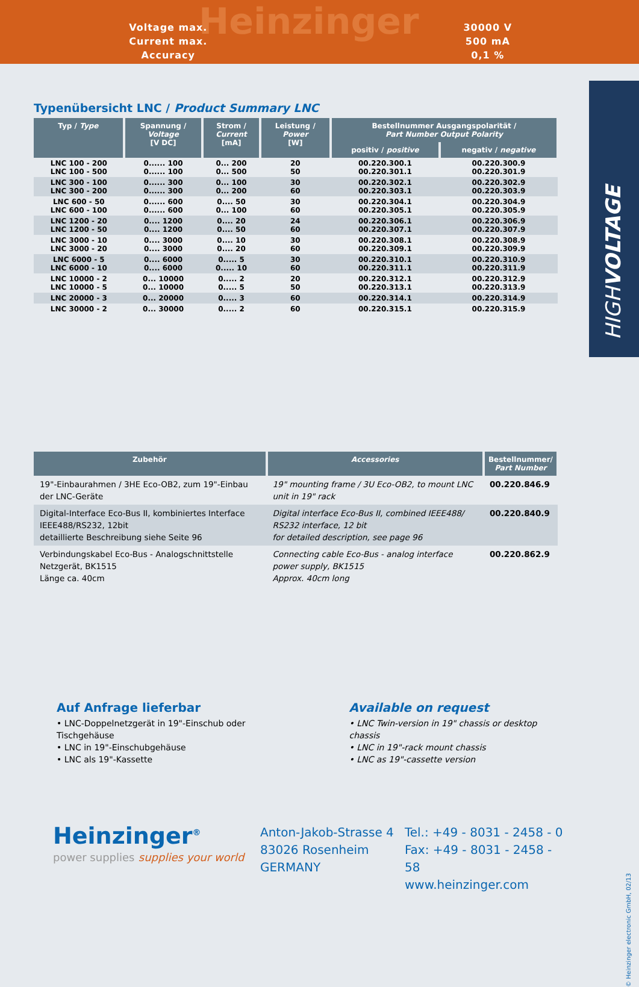Heinzinger
| Voltage max. | 30000 V |
| Current max. | 500 mA |
| Accuracy | 0,1 % |
HIGHVOLTAGE
Typenübersicht LNC / Product Summary LNC
| Typ / Type | Spannung / Voltage [V DC] | Strom / Current [mA] | Leistung / Power [W] | Bestellnummer Ausgangspolarität / Part Number Output Polarity | |
| --- | --- | --- | --- | --- | --- |
| | | | | positiv / positive | negativ / negative |
| LNC 100 - 200 LNC 100 - 500 | 0...... 100 0...... 100 | 0... 200 0... 500 | 20 50 | 00.220.300.1 00.220.301.1 | 00.220.300.9 00.220.301.9 |
| LNC 300 - 100 LNC 300 - 200 | 0...... 300 0...... 300 | 0... 100 0... 200 | 30 60 | 00.220.302.1 00.220.303.1 | 00.220.302.9 00.220.303.9 |
| LNC 600 - 50 LNC 600 - 100 | 0...... 600 0...... 600 | 0.... 50 0... 100 | 30 60 | 00.220.304.1 00.220.305.1 | 00.220.304.9 00.220.305.9 |
| LNC 1200 - 20 LNC 1200 - 50 | 0.... 1200 0.... 1200 | 0.... 20 0.... 50 | 24 60 | 00.220.306.1 00.220.307.1 | 00.220.306.9 00.220.307.9 |
| LNC 3000 - 10 LNC 3000 - 20 | 0.... 3000 0.... 3000 | 0.... 10 0.... 20 | 30 60 | 00.220.308.1 00.220.309.1 | 00.220.308.9 00.220.309.9 |
| LNC 6000 - 5 LNC 6000 - 10 | 0.... 6000 0.... 6000 | 0..... 5 0..... 10 | 30 60 | 00.220.310.1 00.220.311.1 | 00.220.310.9 00.220.311.9 |
| LNC 10000 - 2 LNC 10000 - 5 | 0... 10000 0... 10000 | 0..... 2 0..... 5 | 20 50 | 00.220.312.1 00.220.313.1 | 00.220.312.9 00.220.313.9 |
| LNC 20000 - 3 | 0... 20000 | 0..... 3 | 60 | 00.220.314.1 | 00.220.314.9 |
| LNC 30000 - 2 | 0... 30000 | 0..... 2 | 60 | 00.220.315.1 | 00.220.315.9 |
| Zubehör | Accessories | Bestellnummer/ Part Number |
| --- | --- | --- |
| 19"-Einbaurahmen / 3HE Eco-OB2, zum 19"-Einbau der LNC-Geräte | 19" mounting frame / 3U Eco-OB2, to mount LNC unit in 19" rack | 00.220.846.9 |
| Digital-Interface Eco-Bus II, kombiniertes Interface IEEE488/RS232, 12bit detaillierte Beschreibung siehe Seite 96 | Digital interface Eco-Bus II, combined IEEE488/ RS232 interface, 12 bit for detailed description, see page 96 | 00.220.840.9 |
| Verbindungskabel Eco-Bus - Analogschnittstelle Netzgerät, BK1515 Länge ca. 40cm | Connecting cable Eco-Bus - analog interface power supply, BK1515 Approx. 40cm long | 00.220.862.9 |
Auf Anfrage lieferbar
• LNC-Doppelnetzgerät in 19"-Einschub oder Tischgehäuse
• LNC in 19"-Einschubgehäuse
• LNC als 19"-Kassette
Available on request
• LNC Twin-version in 19" chassis or desktop chassis
• LNC in 19"-rack mount chassis
• LNC as 19"-cassette version
Heinzinger<sup>®</sup>
power supplies supplies your world
Anton-Jakob-Strasse 4
83026 Rosenheim
GERMANY
Tel.: +49 - 8031 - 2458 - 0
Fax: +49 - 8031 - 2458 - 58
www.heinzinger.com
© Heinzinger electronic GmbH, 02/13